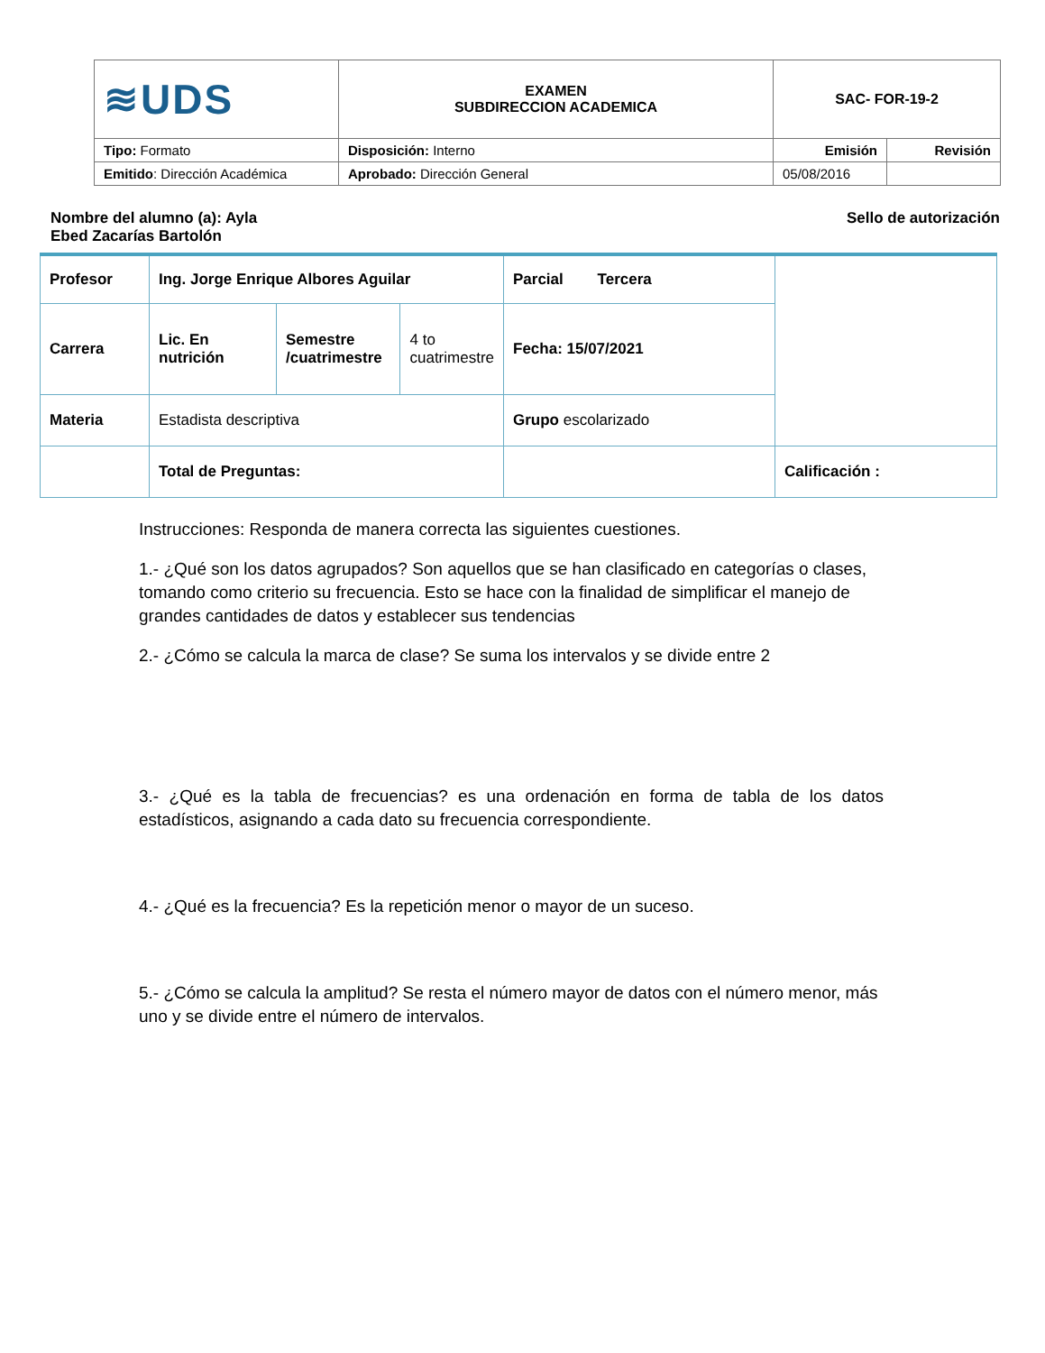| ≋UDS | EXAMEN SUBDIRECCION ACADEMICA | SAC- FOR-19-2 | |
| Tipo: Formato | Disposición: Interno | Emisión | Revisión |
| Emitido : Dirección Académica | Aprobado: Dirección General | 05/08/2016 | |
Nombre del alumno (a): Ayla Ebed Zacarías Bartolón
Sello de autorización
| Profesor | Ing. Jorge Enrique Albores Aguilar | | | Parcial Tercera | |
| Carrera | Lic. En nutrición | Semestre /cuatrimestre | 4 to cuatrimestre | Fecha: 15/07/2021 | |
| Materia | Estadista descriptiva | | | Grupo escolarizado | |
| | Total de Preguntas: | | | | Calificación : |
Instrucciones: Responda de manera correcta las siguientes cuestiones.
1.- ¿Qué son los datos agrupados? Son aquellos que se han clasificado en categorías o clases, tomando como criterio su frecuencia. Esto se hace con la finalidad de simplificar el manejo de grandes cantidades de datos y establecer sus tendencias
2.- ¿Cómo se calcula la marca de clase? Se suma los intervalos y se divide entre 2
3.- ¿Qué es la tabla de frecuencias? es una ordenación en forma de tabla de los datos estadísticos, asignando a cada dato su frecuencia correspondiente.
4.- ¿Qué es la frecuencia? Es la repetición menor o mayor de un suceso.
5.- ¿Cómo se calcula la amplitud? Se resta el número mayor de datos con el número menor, más uno y se divide entre el número de intervalos.